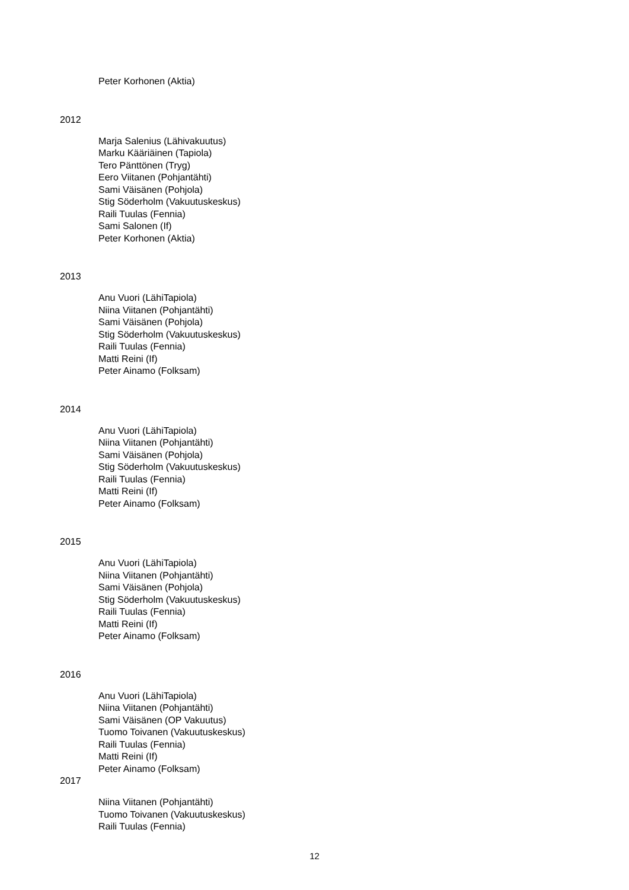Peter Korhonen (Aktia)
2012
Marja Salenius (Lähivakuutus)
Marku Kääriäinen (Tapiola)
Tero Pänttönen (Tryg)
Eero Viitanen (Pohjantähti)
Sami Väisänen (Pohjola)
Stig Söderholm (Vakuutuskeskus)
Raili Tuulas (Fennia)
Sami Salonen (If)
Peter Korhonen (Aktia)
2013
Anu Vuori (LähiTapiola)
Niina Viitanen (Pohjantähti)
Sami Väisänen (Pohjola)
Stig Söderholm (Vakuutuskeskus)
Raili Tuulas (Fennia)
Matti Reini (If)
Peter Ainamo (Folksam)
2014
Anu Vuori (LähiTapiola)
Niina Viitanen (Pohjantähti)
Sami Väisänen (Pohjola)
Stig Söderholm (Vakuutuskeskus)
Raili Tuulas (Fennia)
Matti Reini (If)
Peter Ainamo (Folksam)
2015
Anu Vuori (LähiTapiola)
Niina Viitanen (Pohjantähti)
Sami Väisänen (Pohjola)
Stig Söderholm (Vakuutuskeskus)
Raili Tuulas (Fennia)
Matti Reini (If)
Peter Ainamo (Folksam)
2016
Anu Vuori (LähiTapiola)
Niina Viitanen (Pohjantähti)
Sami Väisänen (OP Vakuutus)
Tuomo Toivanen (Vakuutuskeskus)
Raili Tuulas (Fennia)
Matti Reini (If)
Peter Ainamo (Folksam)
2017
Niina Viitanen (Pohjantähti)
Tuomo Toivanen (Vakuutuskeskus)
Raili Tuulas (Fennia)
12